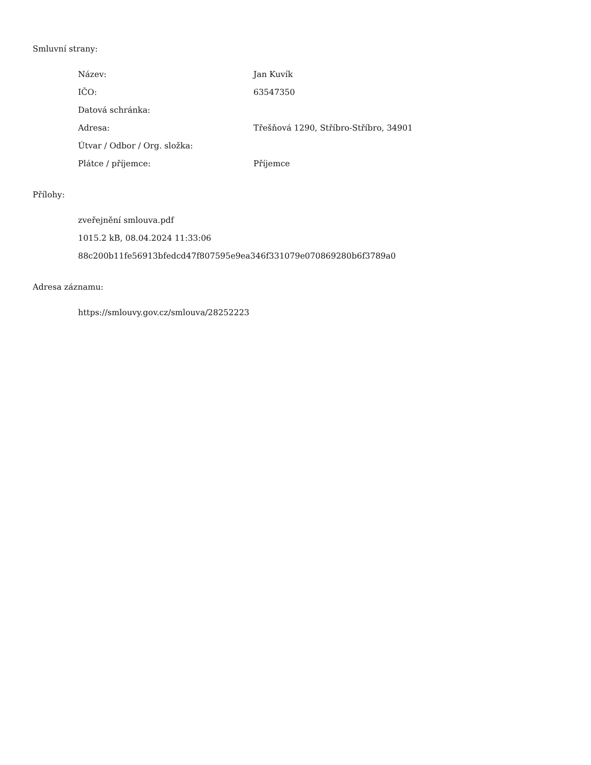Smluvní strany:
| Název: | Jan Kuvík |
| IČO: | 63547350 |
| Datová schránka: | |
| Adresa: | Třešňová 1290, Stříbro-Stříbro, 34901 |
| Útvar / Odbor / Org. složka: | |
| Plátce / příjemce: | Příjemce |
Přílohy:
zveřejnění smlouva.pdf
1015.2 kB, 08.04.2024 11:33:06
88c200b11fe56913bfedcd47f807595e9ea346f331079e070869280b6f3789a0
Adresa záznamu:
https://smlouvy.gov.cz/smlouva/28252223